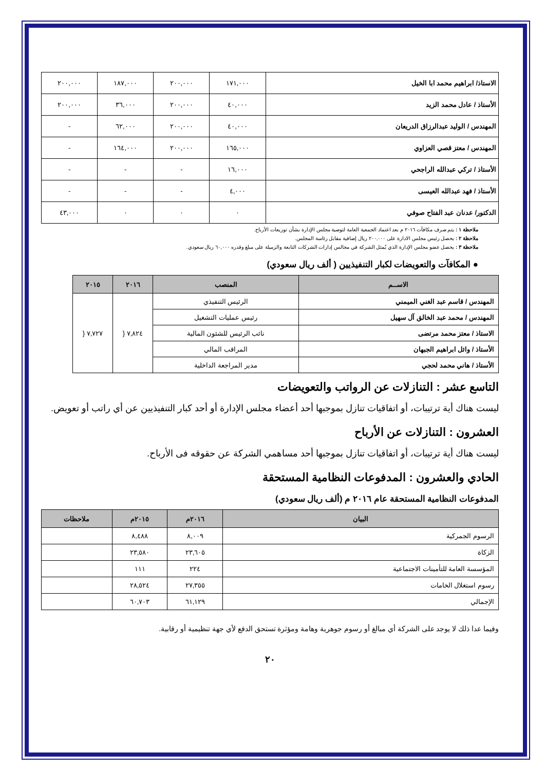| الاستاذ/ ابراهيم محمد ابا الخيل | ١٧١,٠٠٠ | ٢٠٠,٠٠٠ | ١٨٧,٠٠٠ | ٢٠٠,٠٠٠ |
| الأستاذ / عادل محمد الزيد | ٤٠,٠٠٠ | ٢٠٠,٠٠٠ | ٣٦,٠٠٠ | ٢٠٠,٠٠٠ |
| المهندس / الوليد عبدالرزاق الدريعان | ٤٠,٠٠٠ | ٢٠٠,٠٠٠ | ٦٢,٠٠٠ | - |
| المهندس / معتز قصي العزاوي | ١٦٥,٠٠٠ | ٢٠٠,٠٠٠ | ١٦٤,٠٠٠ | - |
| الأستاذ / تركي عبدالله الراجحي | ١٦,٠٠٠ | - | - | - |
| الأستاذ / فهد عبدالله العيسى | ٤,٠٠٠ | - | - | - |
| الدكتور/ عدنان عبد الفتاح صوفي | ٠ | ٠ | ٠ | ٤٣,٠٠٠ |
ملاحظة ١ : يتم صرف مكافآت ٢٠١٦ م بعد اعتماد الجمعية العامة لتوصية مجلس الإدارة بشأن توزيعات الأرباح.
ملاحظة ٢ : يحصل رئيس مجلس الادارة على ٢٠٠,٠٠٠ ريال إضافية مقابل رئاسة المجلس.
ملاحظة ٣ : يحصل عضو مجلس الإدارة الذي يُمثل الشركة في مجالس إدارات الشركات التابعة والزميلة على مبلغ وقدره ٦٠,٠٠٠ ريال سعودي.
● المكافآت والتعويضات لكبار التنفيذيين ( ألف ريال سعودي)
| الاســم | المنصب | ٢٠١٦ | ٢٠١٥ |
| --- | --- | --- | --- |
| المهندس / قاسم عبد الغني الميمني | الرئيس التنفيذي | ٧,٨٢٤ { | ٧,٧٢٧ { |
| المهندس / محمد عبد الخالق آل سهيل | رئيس عمليات التشغيل | | |
| الاستاذ / معتز محمد مرتضى | نائب الرئيس للشئون المالية | | |
| الأستاذ / وائل ابراهيم الجبهان | المراقب المالي | | |
| الأستاذ / هاني محمد لحجي | مدير المراجعة الداخلية | | |
التاسع عشر : التنازلات عن الرواتب والتعويضات
ليست هناك أية ترتيبات، أو اتفاقيات تنازل بموجبها أحد أعضاء مجلس الإدارة أو أحد كبار التنفيذيين عن أي راتب أو تعويض.
العشرون : التنازلات عن الأرباح
ليست هناك أية ترتيبات، أو اتفاقيات تنازل بموجبها أحد مساهمي الشركة عن حقوقه فى الأرباح.
الحادي والعشرون : المدفوعات النظامية المستحقة
المدفوعات النظامية المستحقة عام ٢٠١٦ م (ألف ريال سعودي)
| البيان | ٢٠١٦م | ٢٠١٥م | ملاحظات |
| --- | --- | --- | --- |
| الرسوم الجمركية | ٨,٠٠٩ | ٨,٤٨٨ | |
| الزكاة | ٢٣,٦٠٥ | ٢٣,٥٨٠ | |
| المؤسسة العامة للتأمينات الاجتماعية | ٢٢٤ | ١١١ | |
| رسوم استغلال الخامات | ٢٧,٣٥٥ | ٢٨,٥٢٤ | |
| الإجمالي | ٦١,١٢٩ | ٦٠,٧٠٣ | |
وفيما عدا ذلك لا يوجد على الشركة أي مبالغ أو رسوم جوهرية وهامة ومؤثرة تستحق الدفع لأي جهة تنظيمية أو رقابية.
٢٠